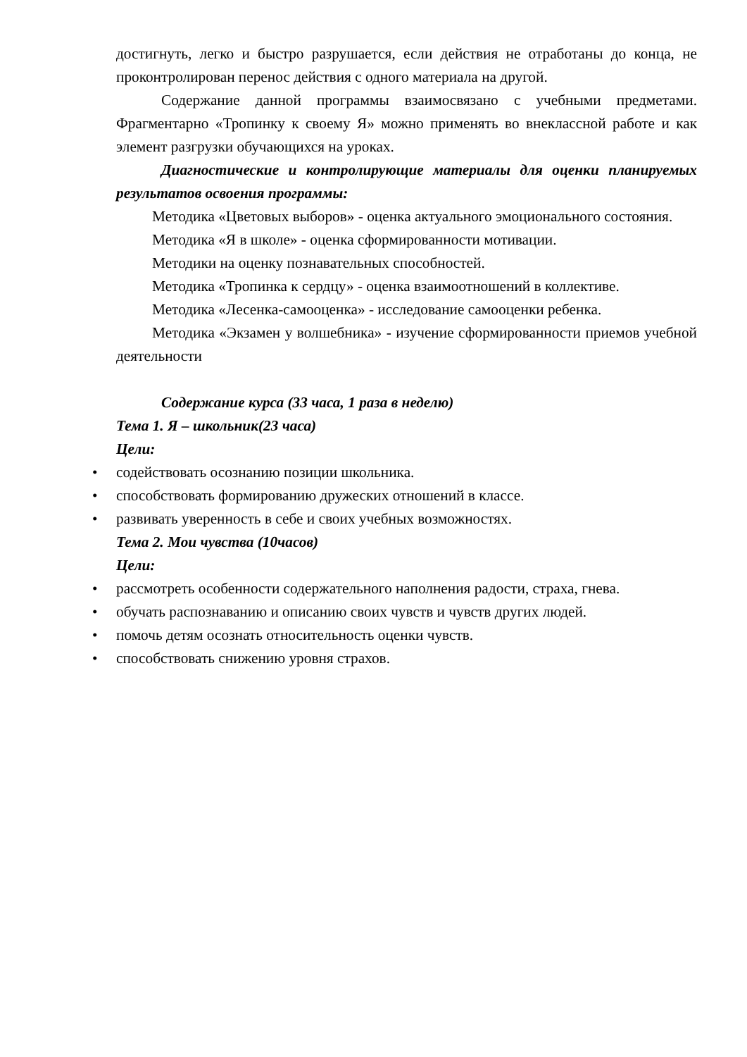достигнуть, легко и быстро разрушается, если действия не отработаны до конца, не проконтролирован перенос действия с одного материала на другой.
Содержание данной программы взаимосвязано с учебными предметами. Фрагментарно «Тропинку к своему Я» можно применять во внеклассной работе и как элемент разгрузки обучающихся на уроках.
Диагностические и контролирующие материалы для оценки планируемых результатов освоения программы:
Методика «Цветовых выборов» - оценка актуального эмоционального состояния.
Методика «Я в школе» - оценка сформированности мотивации.
Методики на оценку познавательных способностей.
Методика «Тропинка к сердцу» - оценка взаимоотношений в коллективе.
Методика «Лесенка-самооценка» - исследование самооценки ребенка.
Методика «Экзамен у волшебника» - изучение сформированности приемов учебной деятельности
Содержание курса (33 часа, 1 раза в неделю)
Тема 1. Я – школьник(23 часа)
Цели:
• содействовать осознанию позиции школьника.
• способствовать формированию дружеских отношений в классе.
• развивать уверенность в себе и своих учебных возможностях.
Тема 2. Мои чувства (10часов)
Цели:
• рассмотреть особенности содержательного наполнения радости, страха, гнева.
• обучать распознаванию и описанию своих чувств и чувств других людей.
• помочь детям осознать относительность оценки чувств.
• способствовать снижению уровня страхов.